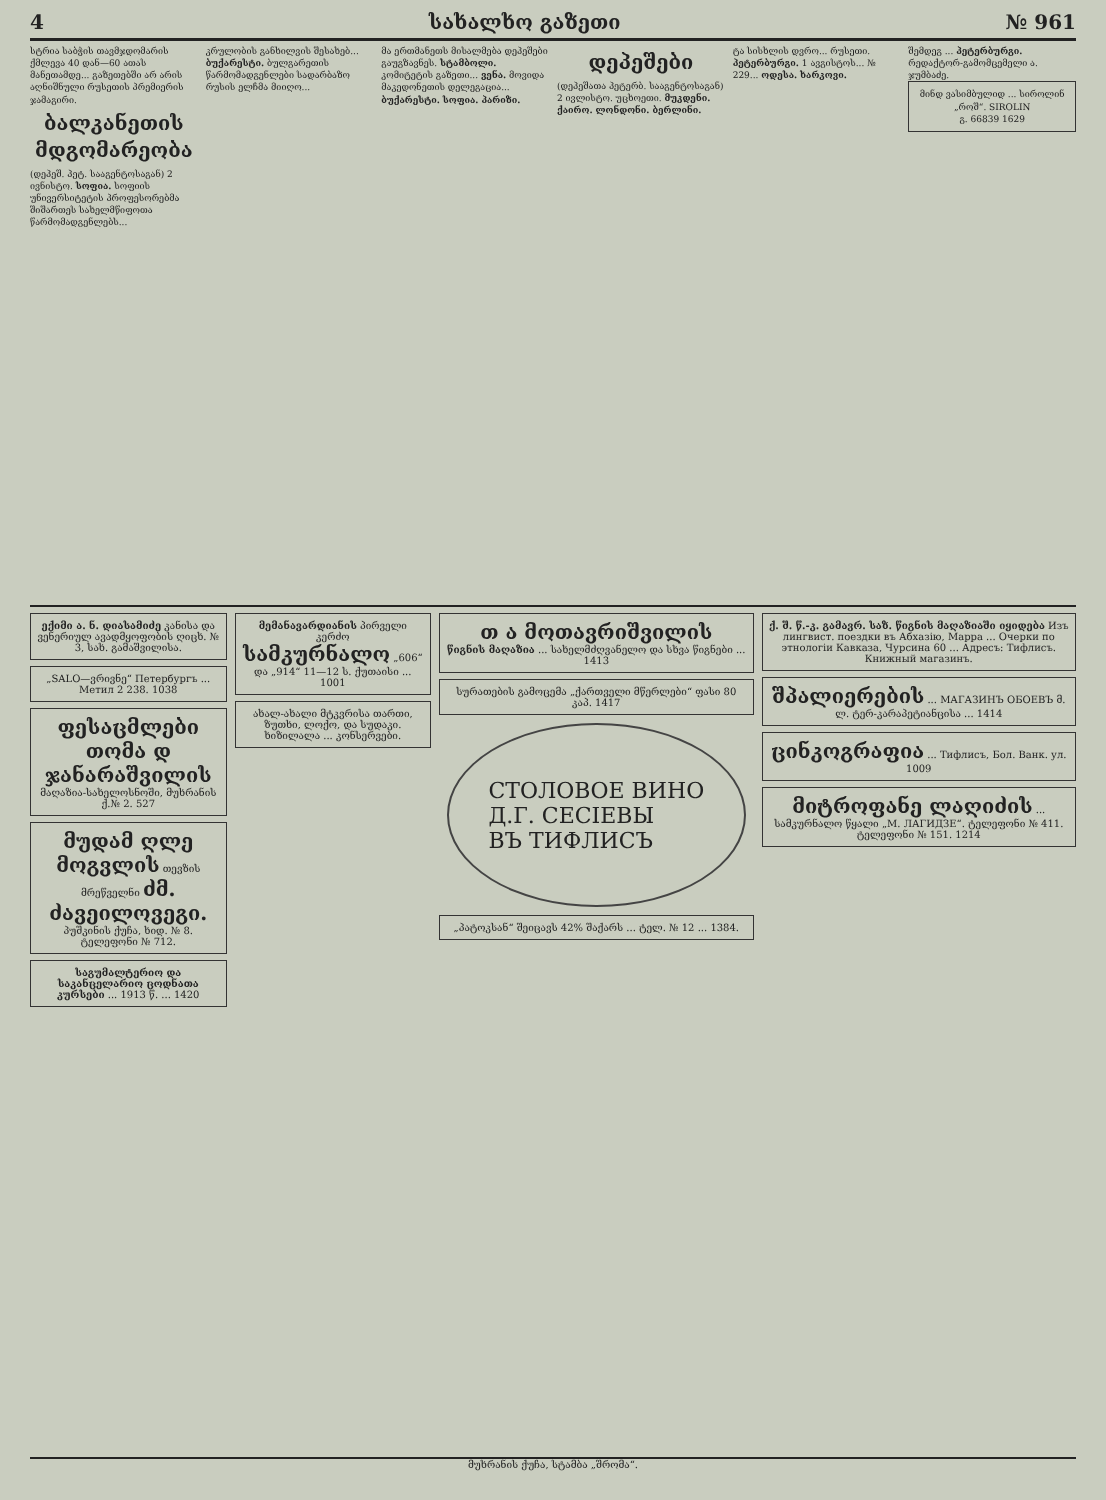4 სახალხო გაზეთი № 961
სტრია საბჭის თავმჯდომარის ქმლევა 40 დან—60 ათას მანეთამდე... გაზეთებში არ არის აღნიშნული რუსეთის პრემიერის ჯამაგირი.
ბალკანეთის მდგომარეობა
(დეპეშ. პეტ. სააგენტოსაგან) 2 ივნისტო. სოფია. სოფიის უნივერსიტეტის პროფესორებმა შიშართეს სახელმწიფოთა წარმომადგენლებს...
კრულობის განხილვის შესახებ... ბუქარესტი. ბულგარეთის წარმომადგენლები სადარბაზო რუსის ელჩმა მიიღო...
მა ერთმანეთს მისალმება დეპეშები გაუგზავნეს. სტამბოლი. კომიტეტის გაზეთი... ვენა. მოვიდა მაკედონეთის დელეგაცია... ბუქარესტი. სოფია. პარიზი.
დეპეშები
(დეპეშათა პეტერბ. სააგენტოსაგან) 2 ივლისტო. უცხოეთი. მუკდენი. ქაირო. ლონდონი. ბერლინი.
ტა სისხლის დვრო... რუსეთი. პეტერბურგი. 1 ავგისტოს... № 229... ოდესა. ხარკოვი.
შემდეგ ... პეტერბურგი. რედაქტორ-გამომცემელი ა. ჯუმბაძე.
მინდ ვასიმბულიდ ... სიროლინ „როშ“. SIROLIN
გ. 66839 1629
ექიმი ა. ნ. დიასამიძე კანისა და ვენერიულ ავადმყოფობის ღიცხ. № 3, სახ. გამაშვილისა.
„SALO—ვრივნე“ Петербургъ ... Метил 2 238. 1038
ფესაცმლები თომა დ ჯანარაშვილის მაღაზია-სახელოსნოში, მუხრანის ქ.№ 2. 527
მუდამ ღლე მოგვლის თევზის მრეწველნი ძმ. ძავეილოვეგი. პუშკინის ქუჩა, ხიდ. № 8. ტელეფონი № 712.
საგუმალტერიო და საკანცელარიო ცოდნათა კურსები ... 1913 წ. ... 1420
მემანავარდიანის პირველი კერძო სამკურნალო „606“ და „914“ 11—12 ს. ქუთაისი ... 1001
ახალ-ახალი მტკვრისა თართი, ზუთხი, ლოქო, და სუდაკი. ხიზილალა ... კონსერვები.
თ ა მოთავრიშვილის
წიგნის მაღაზია ... სახელმძღვანელო და სხვა წიგნები ... 1413
სურათების გამოცემა „ქართველი მწერლები“ ფასი 80 კაპ. 1417
СТОЛОВОЕ ВИНО
Д.Г. СЕСІЕВЫ
ВЪ ТИФЛИСЪ
„პატოკსან“ შეიცავს 42% შაქარს ... ტელ. № 12 ... 1384.
ქ. შ. წ.-კ. გამავრ. საზ. წიგნის მაღაზიაში იყიდება Изъ лингвист. поездки въ Абхазію, Марра ... Очерки по этнологіи Кавказа, Чурсина 60 ... Адресъ: Тифлисъ. Книжный магазинъ.
შპალიერების ... МАГАЗИНЪ ОБОЕВЪ მ. ლ. ტერ-კარაპეტიანცისა ... 1414
ცინკოგრაფია ... Тифлисъ, Бол. Ванк. ул. 1009
მიტროფანე ლაღიძის ... სამკურნალო წყალი „М. ЛАГИДЗЕ“. ტელეფონი № 411. ტელეფონი № 151. 1214
მუხრანის ქუჩა, სტამბა „შრომა“.